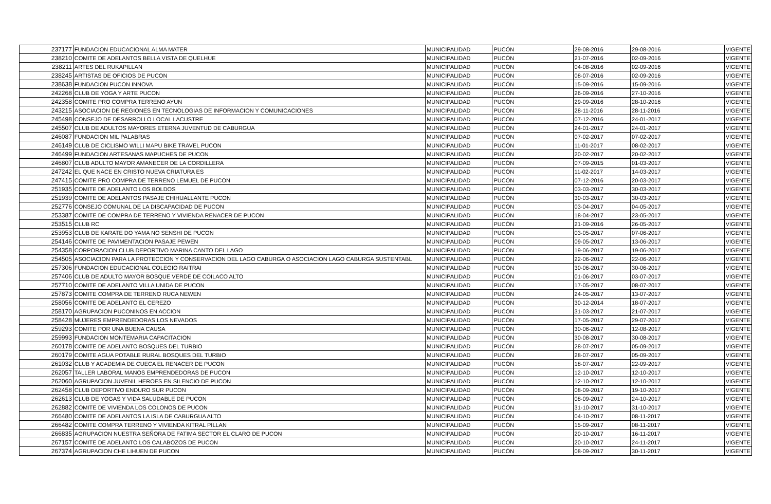| 237177 | FUNDACION EDUCACIONAL ALMA MATER | MUNICIPALIDAD | PUCÓN | 29-08-2016 | 29-08-2016 | VIGENTE |
| 238210 | COMITE DE ADELANTOS BELLA VISTA DE QUELHUE | MUNICIPALIDAD | PUCÓN | 21-07-2016 | 02-09-2016 | VIGENTE |
| 238211 | ARTES DEL RUKAPILLAN | MUNICIPALIDAD | PUCÓN | 04-08-2016 | 02-09-2016 | VIGENTE |
| 238245 | ARTISTAS DE OFICIOS DE PUCON | MUNICIPALIDAD | PUCÓN | 08-07-2016 | 02-09-2016 | VIGENTE |
| 238638 | FUNDACION PUCON INNOVA | MUNICIPALIDAD | PUCÓN | 15-09-2016 | 15-09-2016 | VIGENTE |
| 242268 | CLUB DE YOGA Y ARTE PUCON | MUNICIPALIDAD | PUCÓN | 26-09-2016 | 27-10-2016 | VIGENTE |
| 242358 | COMITE PRO COMPRA TERRENO AYUN | MUNICIPALIDAD | PUCÓN | 29-09-2016 | 28-10-2016 | VIGENTE |
| 243215 | ASOCIACION DE REGIONES EN TECNOLOGIAS DE INFORMACION Y COMUNICACIONES | MUNICIPALIDAD | PUCÓN | 28-11-2016 | 28-11-2016 | VIGENTE |
| 245498 | CONSEJO DE DESARROLLO LOCAL LACUSTRE | MUNICIPALIDAD | PUCÓN | 07-12-2016 | 24-01-2017 | VIGENTE |
| 245507 | CLUB DE ADULTOS MAYORES ETERNA JUVENTUD DE CABURGUA | MUNICIPALIDAD | PUCÓN | 24-01-2017 | 24-01-2017 | VIGENTE |
| 246087 | FUNDACION MIL PALABRAS | MUNICIPALIDAD | PUCÓN | 07-02-2017 | 07-02-2017 | VIGENTE |
| 246149 | CLUB DE CICLISMO WILLI MAPU BIKE TRAVEL PUCON | MUNICIPALIDAD | PUCÓN | 11-01-2017 | 08-02-2017 | VIGENTE |
| 246499 | FUNDACION ARTESANAS MAPUCHES DE PUCON | MUNICIPALIDAD | PUCÓN | 20-02-2017 | 20-02-2017 | VIGENTE |
| 246807 | CLUB ADULTO MAYOR AMANECER DE LA CORDILLERA | MUNICIPALIDAD | PUCÓN | 07-09-2015 | 01-03-2017 | VIGENTE |
| 247242 | EL QUE NACE EN CRISTO NUEVA CRIATURA ES | MUNICIPALIDAD | PUCÓN | 11-02-2017 | 14-03-2017 | VIGENTE |
| 247415 | COMITE PRO COMPRA DE TERRENO LEMUEL DE PUCON | MUNICIPALIDAD | PUCÓN | 07-12-2016 | 20-03-2017 | VIGENTE |
| 251935 | COMITE DE ADELANTO LOS BOLDOS | MUNICIPALIDAD | PUCÓN | 03-03-2017 | 30-03-2017 | VIGENTE |
| 251939 | COMITE DE ADELANTOS PASAJE CHIHUALLANTE PUCON | MUNICIPALIDAD | PUCÓN | 30-03-2017 | 30-03-2017 | VIGENTE |
| 252776 | CONSEJO COMUNAL DE LA DISCAPACIDAD DE PUCON | MUNICIPALIDAD | PUCÓN | 03-04-2017 | 04-05-2017 | VIGENTE |
| 253387 | COMITE DE COMPRA DE TERRENO Y VIVIENDA RENACER DE PUCON | MUNICIPALIDAD | PUCÓN | 18-04-2017 | 23-05-2017 | VIGENTE |
| 253515 | CLUB RC | MUNICIPALIDAD | PUCÓN | 21-09-2016 | 26-05-2017 | VIGENTE |
| 253953 | CLUB DE KARATE DO YAMA NO SENSHI DE PUCON | MUNICIPALIDAD | PUCÓN | 03-05-2017 | 07-06-2017 | VIGENTE |
| 254146 | COMITE DE PAVIMENTACION PASAJE PEWEN | MUNICIPALIDAD | PUCÓN | 09-05-2017 | 13-06-2017 | VIGENTE |
| 254358 | CORPORACION CLUB DEPORTIVO MARINA CANTO DEL LAGO | MUNICIPALIDAD | PUCÓN | 19-06-2017 | 19-06-2017 | VIGENTE |
| 254505 | ASOCIACION PARA LA PROTECCION Y CONSERVACION DEL LAGO CABURGA O ASOCIACION LAGO CABURGA SUSTENTABL | MUNICIPALIDAD | PUCÓN | 22-06-2017 | 22-06-2017 | VIGENTE |
| 257306 | FUNDACION EDUCACIONAL COLEGIO RAITRAI | MUNICIPALIDAD | PUCÓN | 30-06-2017 | 30-06-2017 | VIGENTE |
| 257406 | CLUB DE ADULTO MAYOR BOSQUE VERDE DE COILACO ALTO | MUNICIPALIDAD | PUCÓN | 01-06-2017 | 03-07-2017 | VIGENTE |
| 257710 | COMITE DE ADELANTO VILLA UNIDA DE PUCON | MUNICIPALIDAD | PUCÓN | 17-05-2017 | 08-07-2017 | VIGENTE |
| 257873 | COMITE COMPRA DE TERRENO RUCA NEWEN | MUNICIPALIDAD | PUCÓN | 24-05-2017 | 13-07-2017 | VIGENTE |
| 258056 | COMITE DE ADELANTO EL CEREZO | MUNICIPALIDAD | PUCÓN | 30-12-2014 | 18-07-2017 | VIGENTE |
| 258170 | AGRUPACION PUCONINOS EN ACCION | MUNICIPALIDAD | PUCÓN | 31-03-2017 | 21-07-2017 | VIGENTE |
| 258428 | MUJERES EMPRENDEDORAS LOS NEVADOS | MUNICIPALIDAD | PUCÓN | 17-05-2017 | 29-07-2017 | VIGENTE |
| 259293 | COMITE POR UNA BUENA CAUSA | MUNICIPALIDAD | PUCÓN | 30-06-2017 | 12-08-2017 | VIGENTE |
| 259993 | FUNDACION MONTEMARIA CAPACITACION | MUNICIPALIDAD | PUCÓN | 30-08-2017 | 30-08-2017 | VIGENTE |
| 260178 | COMITE DE ADELANTO BOSQUES DEL TURBIO | MUNICIPALIDAD | PUCÓN | 28-07-2017 | 05-09-2017 | VIGENTE |
| 260179 | COMITE AGUA POTABLE RURAL BOSQUES DEL TURBIO | MUNICIPALIDAD | PUCÓN | 28-07-2017 | 05-09-2017 | VIGENTE |
| 261032 | CLUB Y ACADEMIA DE CUECA EL RENACER DE PUCON | MUNICIPALIDAD | PUCÓN | 18-07-2017 | 22-09-2017 | VIGENTE |
| 262057 | TALLER LABORAL MANOS EMPRENDEDORAS DE PUCON | MUNICIPALIDAD | PUCÓN | 12-10-2017 | 12-10-2017 | VIGENTE |
| 262060 | AGRUPACION JUVENIL HEROES EN SILENCIO DE PUCON | MUNICIPALIDAD | PUCÓN | 12-10-2017 | 12-10-2017 | VIGENTE |
| 262458 | CLUB DEPORTIVO ENDURO SUR PUCON | MUNICIPALIDAD | PUCÓN | 08-09-2017 | 19-10-2017 | VIGENTE |
| 262613 | CLUB DE YOGAS Y VIDA SALUDABLE DE PUCON | MUNICIPALIDAD | PUCÓN | 08-09-2017 | 24-10-2017 | VIGENTE |
| 262882 | COMITE DE VIVIENDA LOS COLONOS DE PUCON | MUNICIPALIDAD | PUCÓN | 31-10-2017 | 31-10-2017 | VIGENTE |
| 266480 | COMITE DE ADELANTOS LA ISLA DE CABURGUA ALTO | MUNICIPALIDAD | PUCÓN | 04-10-2017 | 08-11-2017 | VIGENTE |
| 266482 | COMITE COMPRA TERRENO Y VIVIENDA KITRAL PILLAN | MUNICIPALIDAD | PUCÓN | 15-09-2017 | 08-11-2017 | VIGENTE |
| 266835 | AGRUPACION NUESTRA SEÑORA DE FATIMA SECTOR EL CLARO DE PUCON | MUNICIPALIDAD | PUCÓN | 20-10-2017 | 16-11-2017 | VIGENTE |
| 267157 | COMITE DE ADELANTO LOS CALABOZOS DE PUCON | MUNICIPALIDAD | PUCÓN | 20-10-2017 | 24-11-2017 | VIGENTE |
| 267374 | AGRUPACION CHE LIHUEN DE PUCON | MUNICIPALIDAD | PUCÓN | 08-09-2017 | 30-11-2017 | VIGENTE |